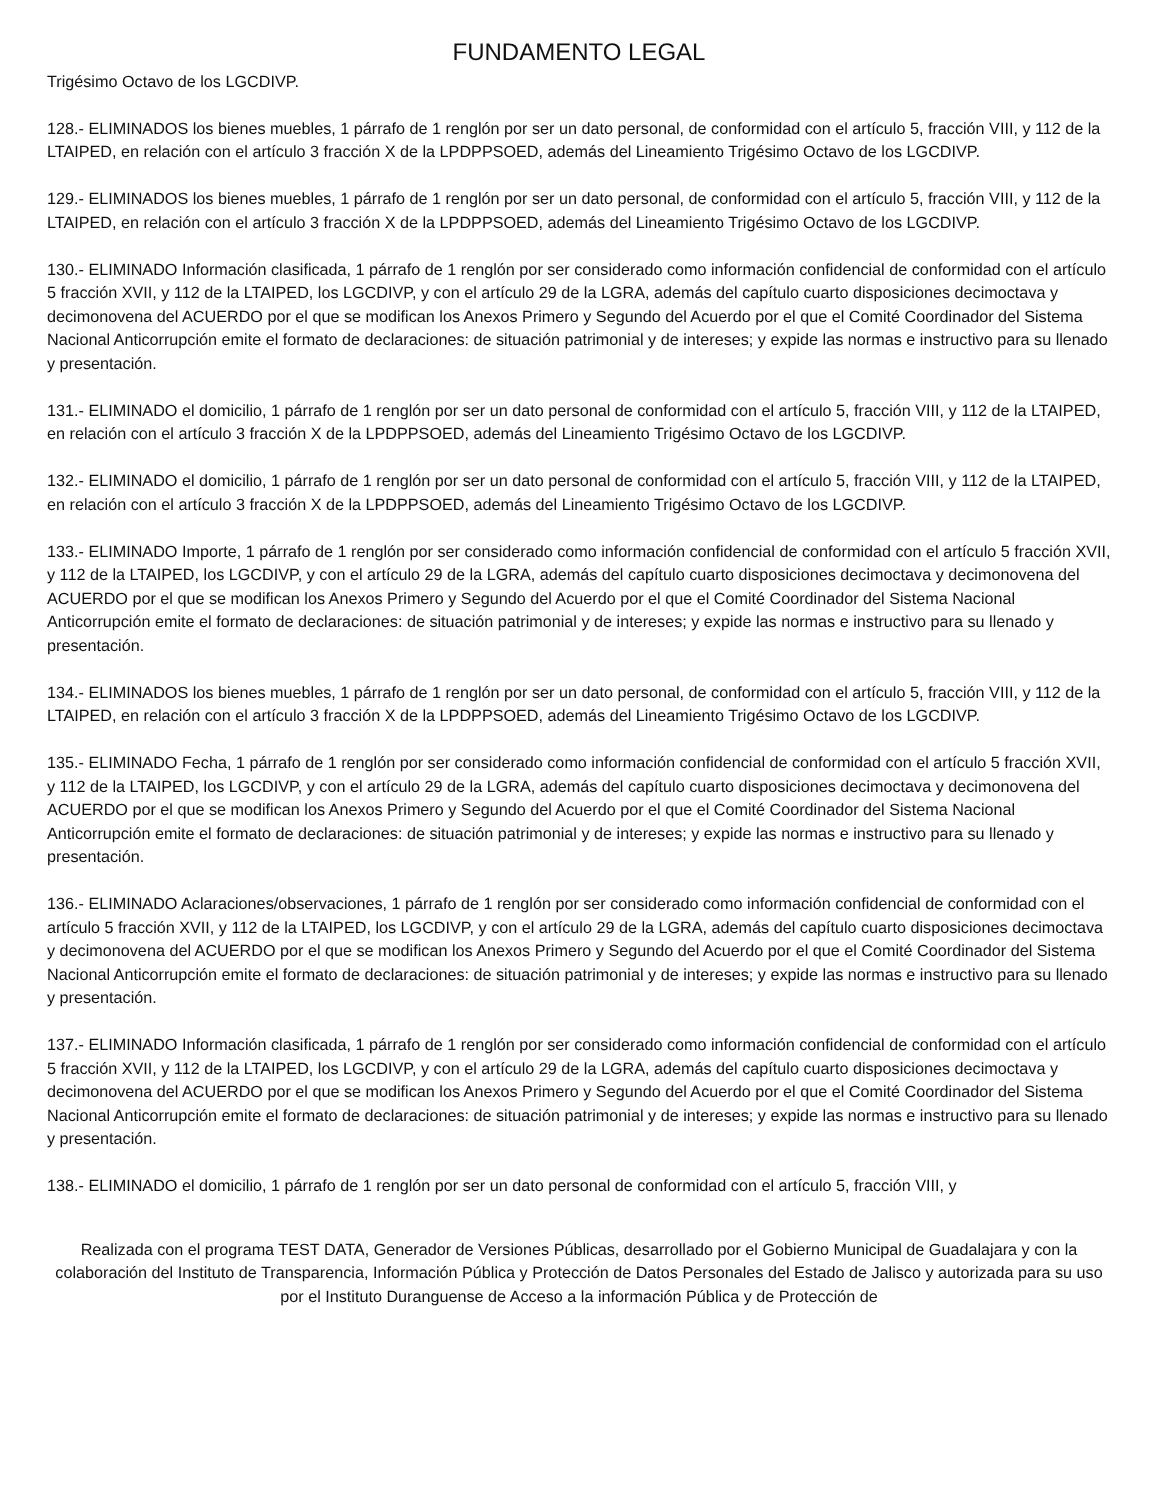FUNDAMENTO LEGAL
Trigésimo Octavo de los LGCDIVP.
128.- ELIMINADOS los bienes muebles, 1 párrafo de 1 renglón por ser un dato personal, de conformidad con el artículo 5, fracción VIII, y 112 de la LTAIPED, en relación con el artículo 3 fracción X de la LPDPPSOED, además del Lineamiento Trigésimo Octavo de los LGCDIVP.
129.- ELIMINADOS los bienes muebles, 1 párrafo de 1 renglón por ser un dato personal, de conformidad con el artículo 5, fracción VIII, y 112 de la LTAIPED, en relación con el artículo 3 fracción X de la LPDPPSOED, además del Lineamiento Trigésimo Octavo de los LGCDIVP.
130.- ELIMINADO Información clasificada, 1 párrafo de 1 renglón por ser considerado como información confidencial de conformidad con el artículo 5 fracción XVII, y 112 de la LTAIPED, los LGCDIVP, y con el artículo 29 de la LGRA, además del capítulo cuarto disposiciones decimoctava y decimonovena del ACUERDO por el que se modifican los Anexos Primero y Segundo del Acuerdo por el que el Comité Coordinador del Sistema Nacional Anticorrupción emite el formato de declaraciones: de situación patrimonial y de intereses; y expide las normas e instructivo para su llenado y presentación.
131.- ELIMINADO el domicilio, 1 párrafo de 1 renglón por ser un dato personal de conformidad con el artículo 5, fracción VIII, y 112 de la LTAIPED, en relación con el artículo 3 fracción X de la LPDPPSOED, además del Lineamiento Trigésimo Octavo de los LGCDIVP.
132.- ELIMINADO el domicilio, 1 párrafo de 1 renglón por ser un dato personal de conformidad con el artículo 5, fracción VIII, y 112 de la LTAIPED, en relación con el artículo 3 fracción X de la LPDPPSOED, además del Lineamiento Trigésimo Octavo de los LGCDIVP.
133.- ELIMINADO Importe, 1 párrafo de 1 renglón por ser considerado como información confidencial de conformidad con el artículo 5 fracción XVII, y 112 de la LTAIPED, los LGCDIVP, y con el artículo 29 de la LGRA, además del capítulo cuarto disposiciones decimoctava y decimonovena del ACUERDO por el que se modifican los Anexos Primero y Segundo del Acuerdo por el que el Comité Coordinador del Sistema Nacional Anticorrupción emite el formato de declaraciones: de situación patrimonial y de intereses; y expide las normas e instructivo para su llenado y presentación.
134.- ELIMINADOS los bienes muebles, 1 párrafo de 1 renglón por ser un dato personal, de conformidad con el artículo 5, fracción VIII, y 112 de la LTAIPED, en relación con el artículo 3 fracción X de la LPDPPSOED, además del Lineamiento Trigésimo Octavo de los LGCDIVP.
135.- ELIMINADO Fecha, 1 párrafo de 1 renglón por ser considerado como información confidencial de conformidad con el artículo 5 fracción XVII, y 112 de la LTAIPED, los LGCDIVP, y con el artículo 29 de la LGRA, además del capítulo cuarto disposiciones decimoctava y decimonovena del ACUERDO por el que se modifican los Anexos Primero y Segundo del Acuerdo por el que el Comité Coordinador del Sistema Nacional Anticorrupción emite el formato de declaraciones: de situación patrimonial y de intereses; y expide las normas e instructivo para su llenado y presentación.
136.- ELIMINADO Aclaraciones/observaciones, 1 párrafo de 1 renglón por ser considerado como información confidencial de conformidad con el artículo 5 fracción XVII, y 112 de la LTAIPED, los LGCDIVP, y con el artículo 29 de la LGRA, además del capítulo cuarto disposiciones decimoctava y decimonovena del ACUERDO por el que se modifican los Anexos Primero y Segundo del Acuerdo por el que el Comité Coordinador del Sistema Nacional Anticorrupción emite el formato de declaraciones: de situación patrimonial y de intereses; y expide las normas e instructivo para su llenado y presentación.
137.- ELIMINADO Información clasificada, 1 párrafo de 1 renglón por ser considerado como información confidencial de conformidad con el artículo 5 fracción XVII, y 112 de la LTAIPED, los LGCDIVP, y con el artículo 29 de la LGRA, además del capítulo cuarto disposiciones decimoctava y decimonovena del ACUERDO por el que se modifican los Anexos Primero y Segundo del Acuerdo por el que el Comité Coordinador del Sistema Nacional Anticorrupción emite el formato de declaraciones: de situación patrimonial y de intereses; y expide las normas e instructivo para su llenado y presentación.
138.- ELIMINADO el domicilio, 1 párrafo de 1 renglón por ser un dato personal de conformidad con el artículo 5, fracción VIII, y
Realizada con el programa TEST DATA, Generador de Versiones Públicas, desarrollado por el Gobierno Municipal de Guadalajara y con la colaboración del Instituto de Transparencia, Información Pública y Protección de Datos Personales del Estado de Jalisco y autorizada para su uso por el Instituto Duranguense de Acceso a la información Pública y de Protección de